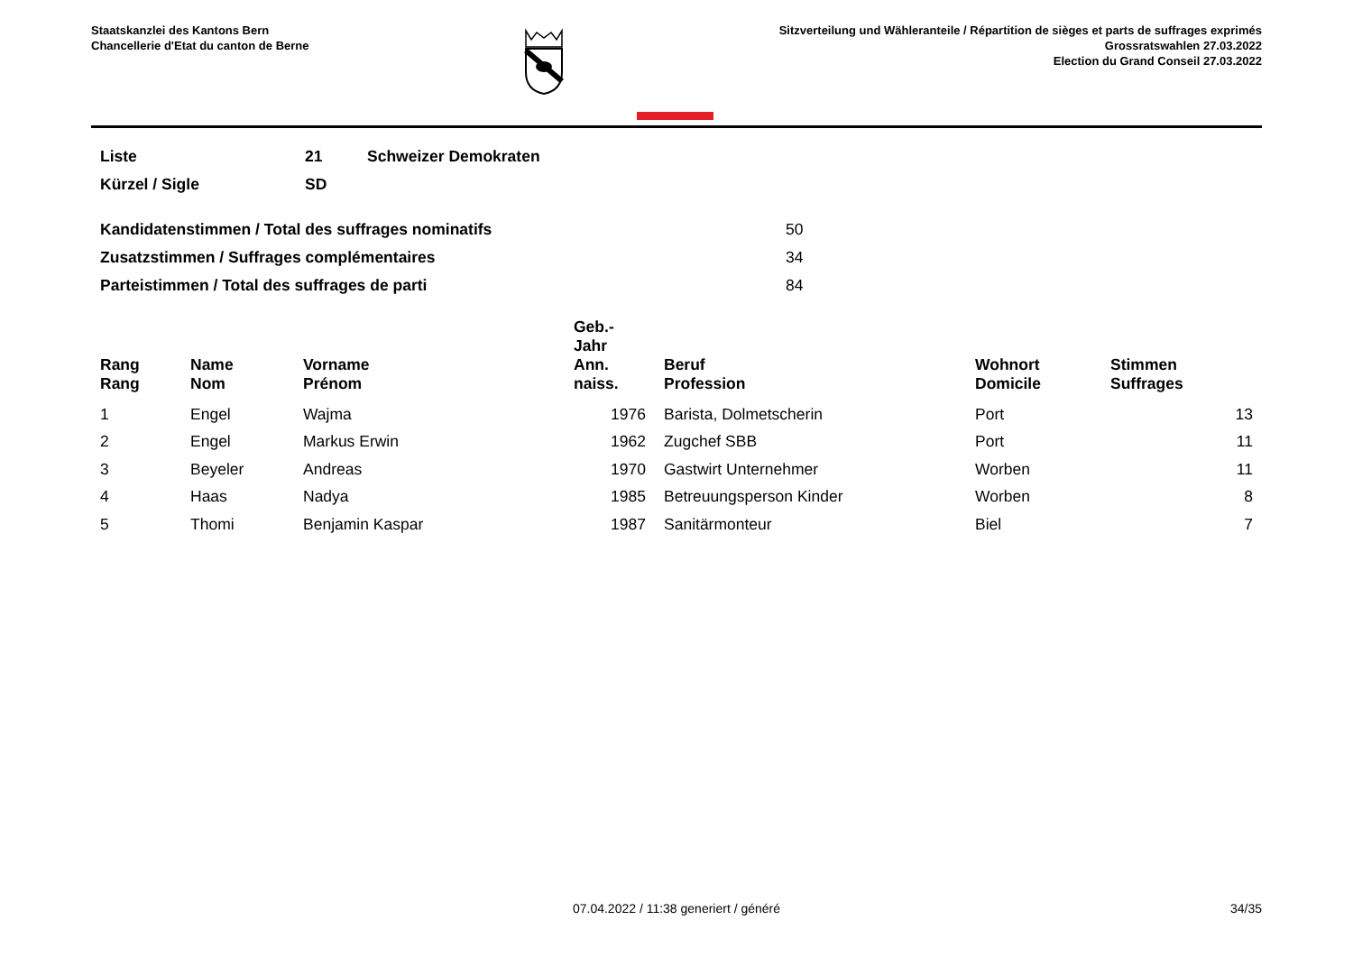Staatskanzlei des Kantons Bern
Chancellerie d'Etat du canton de Berne
Sitzverteilung und Wähleranteile / Répartition de sièges et parts de suffrages exprimés
Grossratswahlen 27.03.2022
Election du Grand Conseil 27.03.2022
| Liste | 21 | Schweizer Demokraten |
| Kürzel / Sigle | SD | |
| Kandidatenstimmen / Total des suffrages nominatifs | 50 |
| Zusatzstimmen / Suffrages complémentaires | 34 |
| Parteistimmen / Total des suffrages de parti | 84 |
| Rang Rang | | Name Nom | Vorname Prénom | Geb.-Jahr Ann. naiss. | | Beruf Profession | Wohnort Domicile | Stimmen Suffrages |
| --- | --- | --- | --- | --- | --- | --- | --- | --- |
| 1 | | Engel | Wajma | 1976 | | Barista, Dolmetscherin | Port | 13 |
| 2 | | Engel | Markus Erwin | 1962 | | Zugchef SBB | Port | 11 |
| 3 | | Beyeler | Andreas | 1970 | | Gastwirt Unternehmer | Worben | 11 |
| 4 | | Haas | Nadya | 1985 | | Betreuungsperson Kinder | Worben | 8 |
| 5 | | Thomi | Benjamin Kaspar | 1987 | | Sanitärmonteur | Biel | 7 |
07.04.2022 / 11:38 generiert / généré 34/35